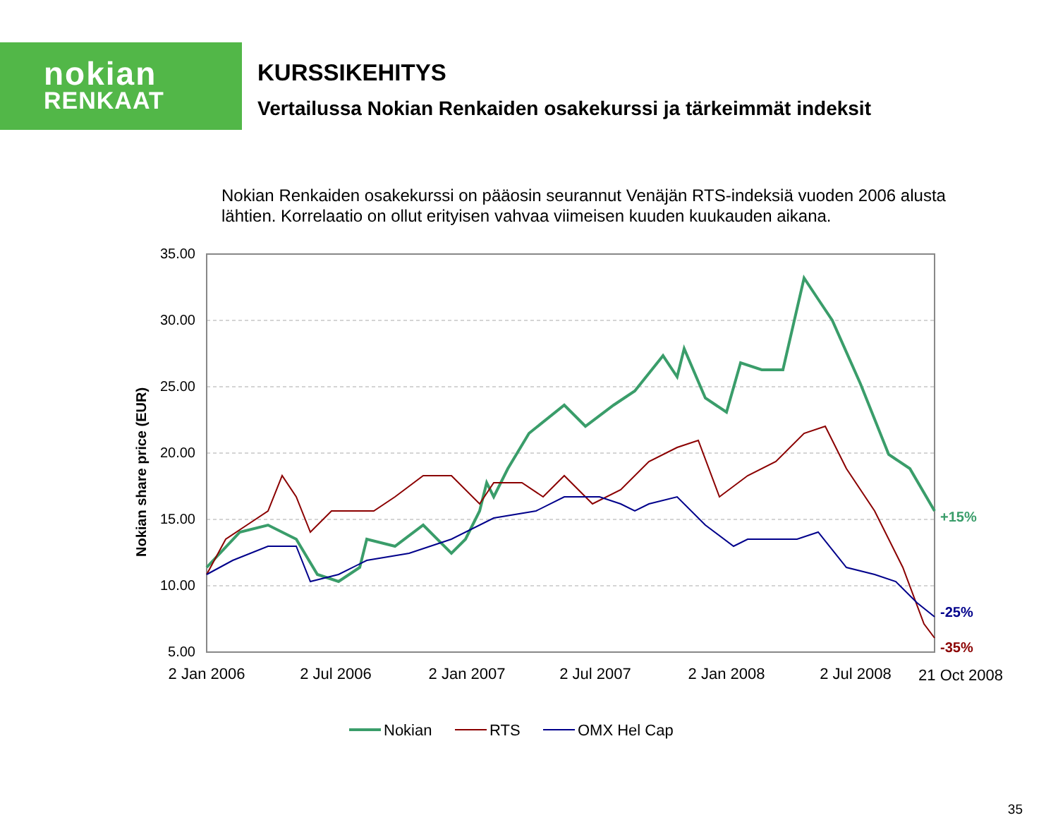nokian
RENKAAT
KURSSIKEHITYS
Vertailussa Nokian Renkaiden osakekurssi ja tärkeimmät indeksit
Nokian Renkaiden osakekurssi on pääosin seurannut Venäjän RTS-indeksiä vuoden 2006 alusta lähtien. Korrelaatio on ollut erityisen vahvaa viimeisen kuuden kuukauden aikana.
Nokian share price (EUR)
35.00
30.00
25.00
20.00
15.00
10.00
5.00
+15%
-25%
-35%
2 Jan 2006
2 Jul 2006
2 Jan 2007
2 Jul 2007
2 Jan 2008
2 Jul 2008
21 Oct 2008
Nokian
RTS
OMX Hel Cap
35